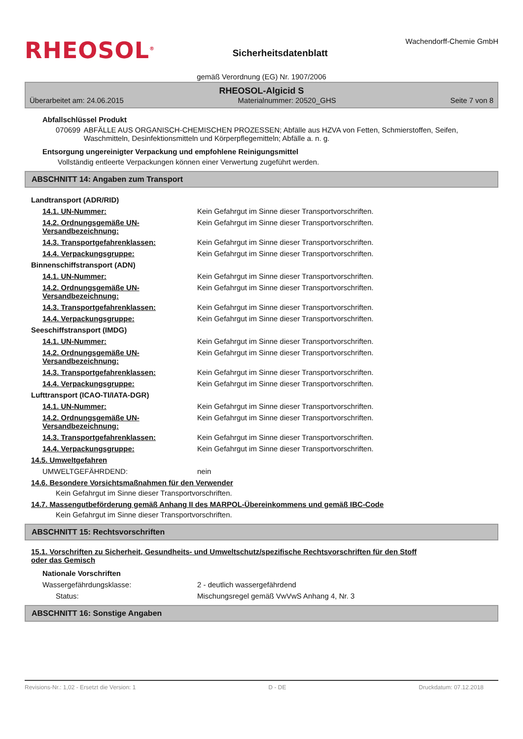RHEOSOL<sup>®</sup>
Sicherheitsdatenblatt
Wachendorff-Chemie GmbH
gemäß Verordnung (EG) Nr. 1907/2006
RHEOSOL-Algicid S
Überarbeitet am: 24.06.2015 Materialnummer: 20520_GHS Seite 7 von 8
Abfallschlüssel Produkt
070699 ABFÄLLE AUS ORGANISCH-CHEMISCHEN PROZESSEN; Abfälle aus HZVA von Fetten, Schmierstoffen, Seifen, Waschmitteln, Desinfektionsmitteln und Körperpflegemitteln; Abfälle a. n. g.
Entsorgung ungereinigter Verpackung und empfohlene Reinigungsmittel
Vollständig entleerte Verpackungen können einer Verwertung zugeführt werden.
ABSCHNITT 14: Angaben zum Transport
Landtransport (ADR/RID)
14.1. UN-Nummer: Kein Gefahrgut im Sinne dieser Transportvorschriften.
14.2. Ordnungsgemäße UN-Versandbezeichnung: Kein Gefahrgut im Sinne dieser Transportvorschriften.
14.3. Transportgefahrenklassen: Kein Gefahrgut im Sinne dieser Transportvorschriften.
14.4. Verpackungsgruppe: Kein Gefahrgut im Sinne dieser Transportvorschriften.
Binnenschiffstransport (ADN)
14.1. UN-Nummer: Kein Gefahrgut im Sinne dieser Transportvorschriften.
14.2. Ordnungsgemäße UN-Versandbezeichnung: Kein Gefahrgut im Sinne dieser Transportvorschriften.
14.3. Transportgefahrenklassen: Kein Gefahrgut im Sinne dieser Transportvorschriften.
14.4. Verpackungsgruppe: Kein Gefahrgut im Sinne dieser Transportvorschriften.
Seeschiffstransport (IMDG)
14.1. UN-Nummer: Kein Gefahrgut im Sinne dieser Transportvorschriften.
14.2. Ordnungsgemäße UN-Versandbezeichnung: Kein Gefahrgut im Sinne dieser Transportvorschriften.
14.3. Transportgefahrenklassen: Kein Gefahrgut im Sinne dieser Transportvorschriften.
14.4. Verpackungsgruppe: Kein Gefahrgut im Sinne dieser Transportvorschriften.
Lufttransport (ICAO-TI/IATA-DGR)
14.1. UN-Nummer: Kein Gefahrgut im Sinne dieser Transportvorschriften.
14.2. Ordnungsgemäße UN-Versandbezeichnung: Kein Gefahrgut im Sinne dieser Transportvorschriften.
14.3. Transportgefahrenklassen: Kein Gefahrgut im Sinne dieser Transportvorschriften.
14.4. Verpackungsgruppe: Kein Gefahrgut im Sinne dieser Transportvorschriften.
14.5. Umweltgefahren
UMWELTGEFÄHRDEND: nein
14.6. Besondere Vorsichtsmaßnahmen für den Verwender
Kein Gefahrgut im Sinne dieser Transportvorschriften.
14.7. Massengutbeförderung gemäß Anhang II des MARPOL-Übereinkommens und gemäß IBC-Code
Kein Gefahrgut im Sinne dieser Transportvorschriften.
ABSCHNITT 15: Rechtsvorschriften
15.1. Vorschriften zu Sicherheit, Gesundheits- und Umweltschutz/spezifische Rechtsvorschriften für den Stoff oder das Gemisch
Nationale Vorschriften
Wassergefährdungsklasse: 2 - deutlich wassergefährdend
Status: Mischungsregel gemäß VwVwS Anhang 4, Nr. 3
ABSCHNITT 16: Sonstige Angaben
Revisions-Nr.: 1,02 - Ersetzt die Version: 1 D - DE Druckdatum: 07.12.2018